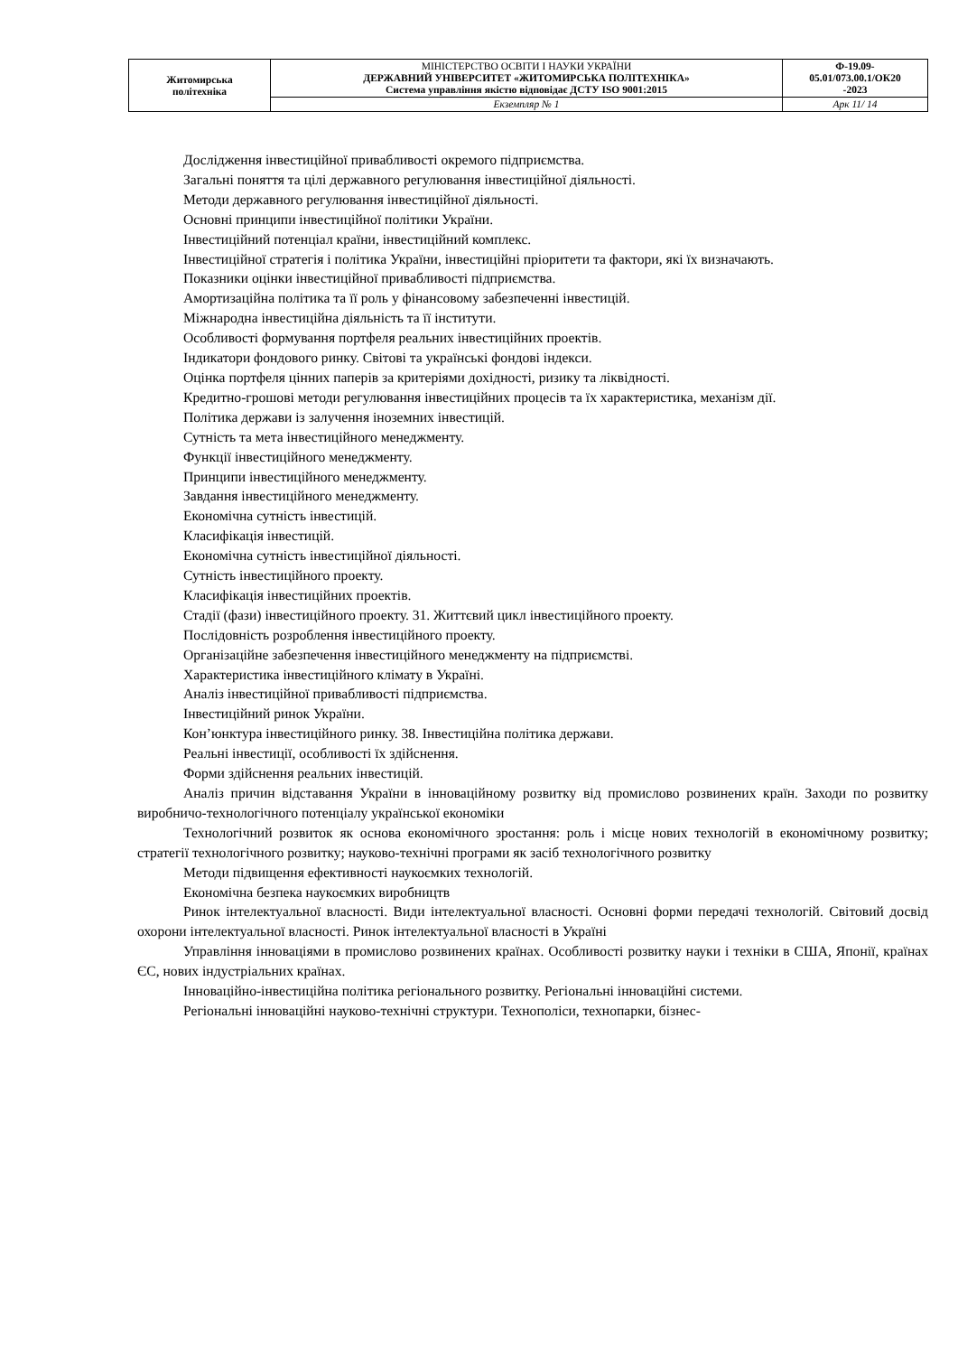| Житомирська політехніка | МІНІСТЕРСТВО ОСВІТИ І НАУКИ УКРАЇНИ ДЕРЖАВНИЙ УНІВЕРСИТЕТ «ЖИТОМИРСЬКА ПОЛІТЕХНІКА» Система управління якістю відповідає ДСТУ ISO 9001:2015 | Ф-19.09- 05.01/073.00.1/ОК20 -2023 |
| | Екземпляр № 1 | Арк 11/ 14 |
Дослідження інвестиційної привабливості окремого підприємства.
Загальні поняття та цілі державного регулювання інвестиційної діяльності.
Методи державного регулювання інвестиційної діяльності.
Основні принципи інвестиційної політики України.
Інвестиційний потенціал країни, інвестиційний комплекс.
Інвестиційної стратегія і політика України, інвестиційні пріоритети та фактори, які їх визначають.
Показники оцінки інвестиційної привабливості підприємства.
Амортизаційна політика та її роль у фінансовому забезпеченні інвестицій.
Міжнародна інвестиційна діяльність та її інститути.
Особливості формування портфеля реальних інвестиційних проектів.
Індикатори фондового ринку. Світові та українські фондові індекси.
Оцінка портфеля цінних паперів за критеріями дохідності, ризику та ліквідності.
Кредитно-грошові методи регулювання інвестиційних процесів та їх характеристика, механізм дії.
Політика держави із залучення іноземних інвестицій.
Сутність та мета інвестиційного менеджменту.
Функції інвестиційного менеджменту.
Принципи інвестиційного менеджменту.
Завдання інвестиційного менеджменту.
Економічна сутність інвестицій.
Класифікація інвестицій.
Економічна сутність інвестиційної діяльності.
Сутність інвестиційного проекту.
Класифікація інвестиційних проектів.
Стадії (фази) інвестиційного проекту. 31. Життєвий цикл інвестиційного проекту.
Послідовність розроблення інвестиційного проекту.
Організаційне забезпечення інвестиційного менеджменту на підприємстві.
Характеристика інвестиційного клімату в Україні.
Аналіз інвестиційної привабливості підприємства.
Інвестиційний ринок України.
Кон’юнктура інвестиційного ринку. 38. Інвестиційна політика держави.
Реальні інвестиції, особливості їх здійснення.
Форми здійснення реальних інвестицій.
Аналіз причин відставання України в інноваційному розвитку від промислово розвинених країн. Заходи по розвитку виробничо-технологічного потенціалу української економіки
Технологічний розвиток як основа економічного зростання: роль і місце нових технологій в економічному розвитку; стратегії технологічного розвитку; науково-технічні програми як засіб технологічного розвитку
Методи підвищення ефективності наукоємких технологій.
Економічна безпека наукоємких виробництв
Ринок інтелектуальної власності. Види інтелектуальної власності. Основні форми передачі технологій. Світовий досвід охорони інтелектуальної власності. Ринок інтелектуальної власності в Україні
Управління інноваціями в промислово розвинених країнах. Особливості розвитку науки і техніки в США, Японії, країнах ЄС, нових індустріальних країнах.
Інноваційно-інвестиційна політика регіонального розвитку. Регіональні інноваційні системи.
Регіональні інноваційні науково-технічні структури. Технополіси, технопарки, бізнес-